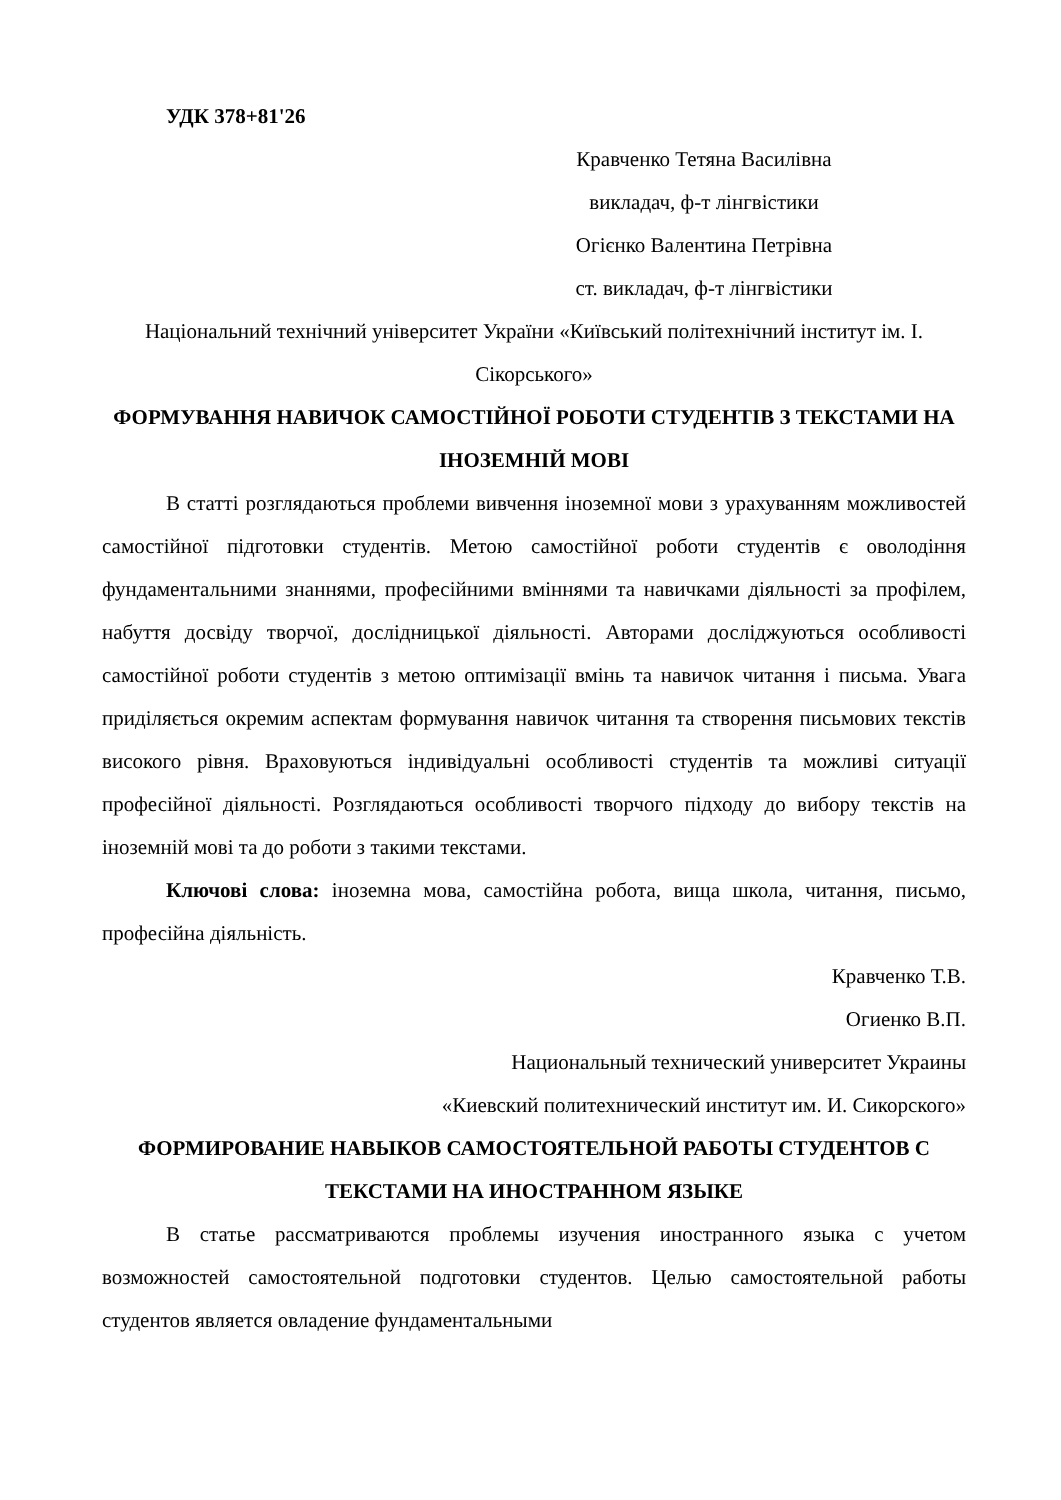УДК 378+81'26
Кравченко Тетяна Василівна
викладач, ф-т лінгвістики
Огієнко Валентина Петрівна
ст. викладач, ф-т лінгвістики
Національний технічний університет України «Київський політехнічний інститут ім. І. Сікорського»
ФОРМУВАННЯ НАВИЧОК САМОСТІЙНОЇ РОБОТИ СТУДЕНТІВ З ТЕКСТАМИ НА ІНОЗЕМНІЙ МОВІ
В статті розглядаються проблеми вивчення іноземної мови з урахуванням можливостей самостійної підготовки студентів. Метою самостійної роботи студентів є оволодіння фундаментальними знаннями, професійними вміннями та навичками діяльності за профілем, набуття досвіду творчої, дослідницької діяльності. Авторами досліджуються особливості самостійної роботи студентів з метою оптимізації вмінь та навичок читання і письма. Увага приділяється окремим аспектам формування навичок читання та створення письмових текстів високого рівня. Враховуються індивідуальні особливості студентів та можливі ситуації професійної діяльності. Розглядаються особливості творчого підходу до вибору текстів на іноземній мові та до роботи з такими текстами.
Ключові слова: іноземна мова, самостійна робота, вища школа, читання, письмо, професійна діяльність.
Кравченко Т.В.
Огиенко В.П.
Национальный технический университет Украины
«Киевский политехнический институт им. И. Сикорского»
ФОРМИРОВАНИЕ НАВЫКОВ САМОСТОЯТЕЛЬНОЙ РАБОТЫ СТУДЕНТОВ С ТЕКСТАМИ НА ИНОСТРАННОМ ЯЗЫКЕ
В статье рассматриваются проблемы изучения иностранного языка с учетом возможностей самостоятельной подготовки студентов. Целью самостоятельной работы студентов является овладение фундаментальными